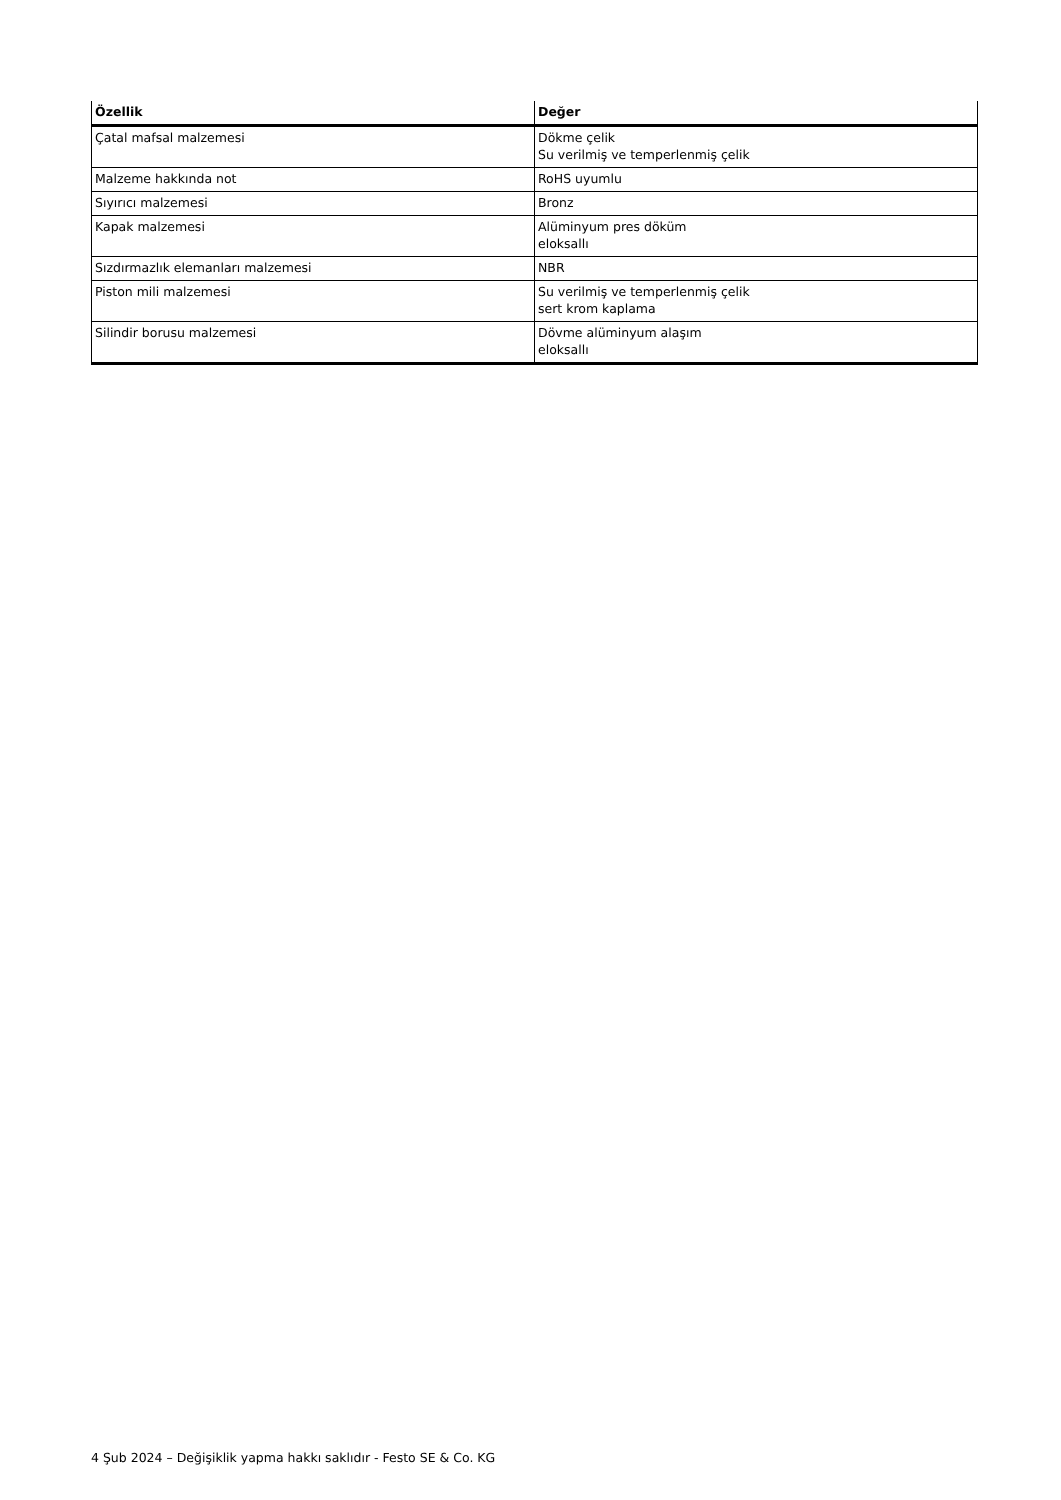| Özellik | Değer |
| --- | --- |
| Çatal mafsal malzemesi | Dökme çelik Su verilmiş ve temperlenmiş çelik |
| Malzeme hakkında not | RoHS uyumlu |
| Sıyırıcı malzemesi | Bronz |
| Kapak malzemesi | Alüminyum pres döküm eloksallı |
| Sızdırmazlık elemanları malzemesi | NBR |
| Piston mili malzemesi | Su verilmiş ve temperlenmiş çelik sert krom kaplama |
| Silindir borusu malzemesi | Dövme alüminyum alaşım eloksallı |
4 Şub 2024 – Değişiklik yapma hakkı saklıdır - Festo SE & Co. KG